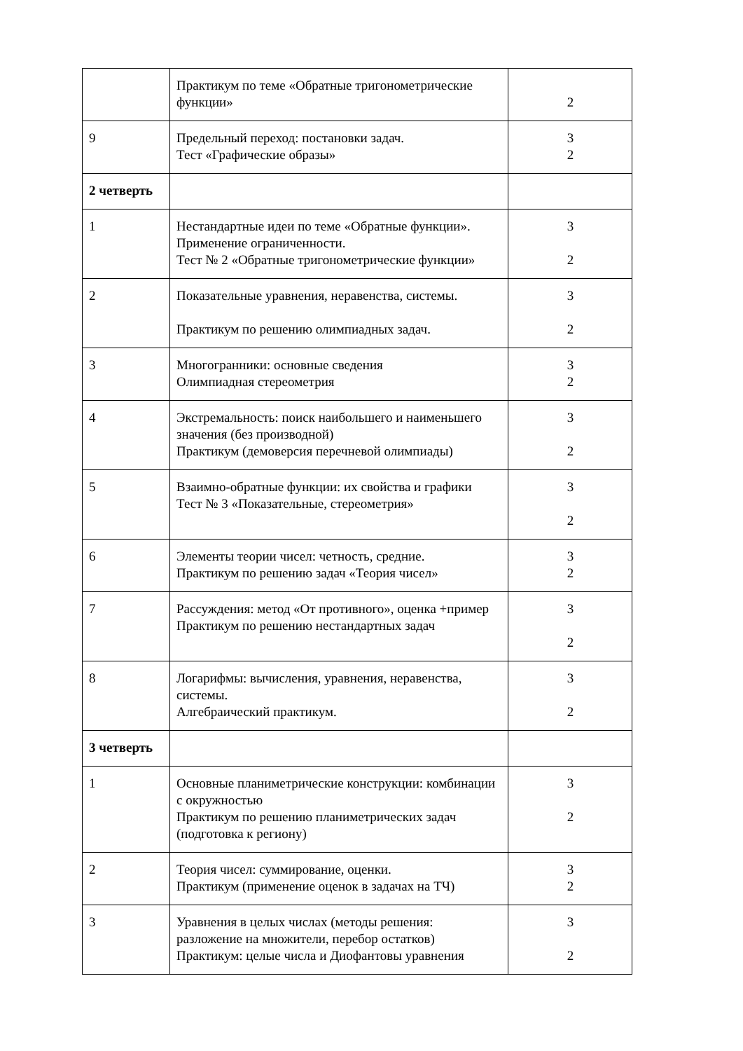| | Практикум по теме «Обратные тригонометрические функции» | 2 |
| 9 | Предельный переход: постановки задач. Тест «Графические образы» | 3 2 |
| 2 четверть | | |
| 1 | Нестандартные идеи по теме «Обратные функции». Применение ограниченности. Тест № 2 «Обратные тригонометрические функции» | 3 2 |
| 2 | Показательные уравнения, неравенства, системы. Практикум по решению олимпиадных задач. | 3 2 |
| 3 | Многогранники: основные сведения Олимпиадная стереометрия | 3 2 |
| 4 | Экстремальность: поиск наибольшего и наименьшего значения (без производной) Практикум (демоверсия перечневой олимпиады) | 3 2 |
| 5 | Взаимно-обратные функции: их свойства и графики Тест № 3 «Показательные, стереометрия» | 3 2 |
| 6 | Элементы теории чисел: четность, средние. Практикум по решению задач «Теория чисел» | 3 2 |
| 7 | Рассуждения: метод «От противного», оценка +пример Практикум по решению нестандартных задач | 3 2 |
| 8 | Логарифмы: вычисления, уравнения, неравенства, системы. Алгебраический практикум. | 3 2 |
| 3 четверть | | |
| 1 | Основные планиметрические конструкции: комбинации с окружностью Практикум по решению планиметрических задач (подготовка к региону) | 3 2 |
| 2 | Теория чисел: суммирование, оценки. Практикум (применение оценок в задачах на ТЧ) | 3 2 |
| 3 | Уравнения в целых числах (методы решения: разложение на множители, перебор остатков) Практикум: целые числа и Диофантовы уравнения | 3 2 |